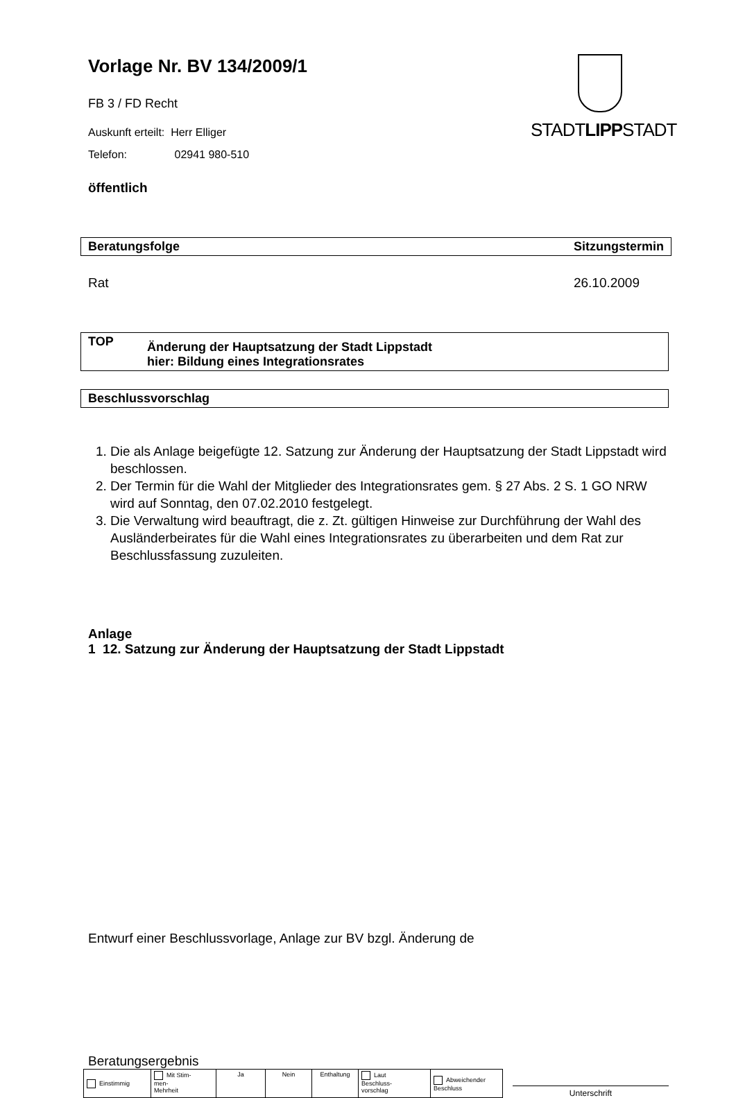STADTLIPPSTADT
Vorlage Nr. BV 134/2009/1
FB 3 / FD Recht
Auskunft erteilt: Herr Elliger
Telefon: 02941 980-510
öffentlich
Beratungsfolge Sitzungstermin
Rat 26.10.2009
TOP Änderung der Hauptsatzung der Stadt Lippstadt
hier: Bildung eines Integrationsrates
Beschlussvorschlag
1. Die als Anlage beigefügte 12. Satzung zur Änderung der Hauptsatzung der Stadt Lippstadt wird beschlossen.
2. Der Termin für die Wahl der Mitglieder des Integrationsrates gem. § 27 Abs. 2 S. 1 GO NRW wird auf Sonntag, den 07.02.2010 festgelegt.
3. Die Verwaltung wird beauftragt, die z. Zt. gültigen Hinweise zur Durchführung der Wahl des Ausländerbeirates für die Wahl eines Integrationsrates zu überarbeiten und dem Rat zur Beschlussfassung zuzuleiten.
Anlage
1 12. Satzung zur Änderung der Hauptsatzung der Stadt Lippstadt
Entwurf einer Beschlussvorlage, Anlage zur BV bzgl. Änderung de
Beratungsergebnis
| Einstimmig | Mit Stim- men- Mehrheit | Ja | Nein | Enthaltung | Laut Beschluss- vorschlag | Abweichender Beschluss |
Unterschrift